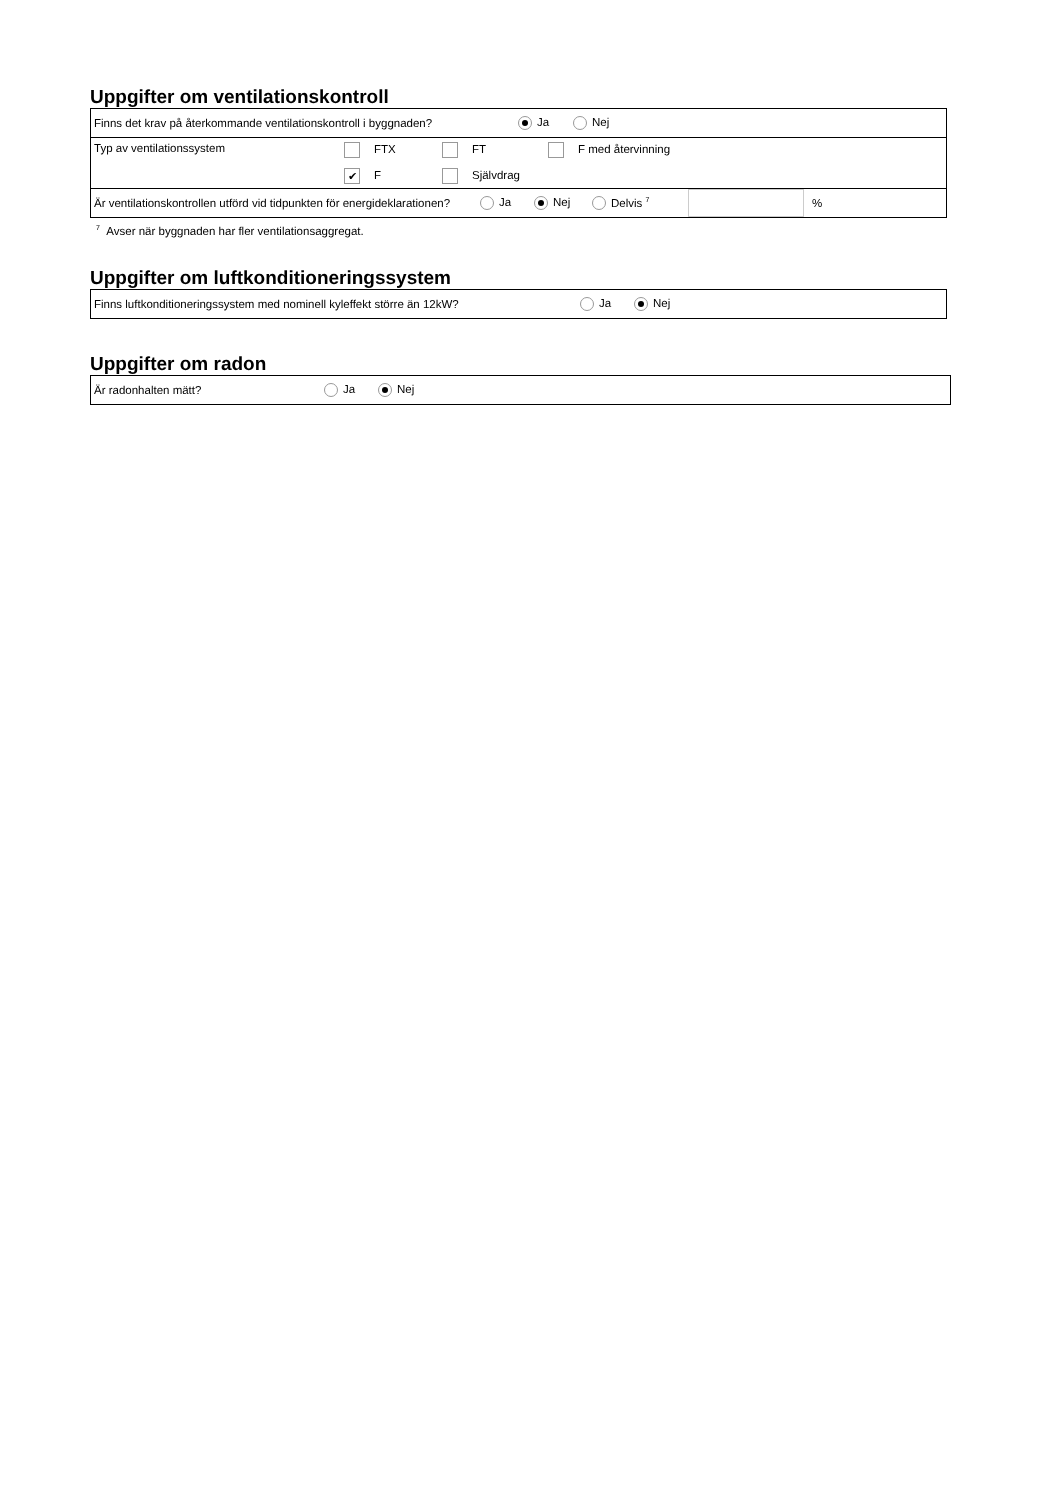Uppgifter om ventilationskontroll
Finns det krav på återkommande ventilationskontroll i byggnaden? Ja Nej
Typ av ventilationssystem FTX FT F med återvinning
✔ F Självdrag
Är ventilationskontrollen utförd vid tidpunkten för energideklarationen? Ja Nej Delvis <sup>7</sup> %
<sup>7</sup> Avser när byggnaden har fler ventilationsaggregat.
Uppgifter om luftkonditioneringssystem
Finns luftkonditioneringssystem med nominell kyleffekt större än 12kW? Ja Nej
Uppgifter om radon
Är radonhalten mätt? Ja Nej